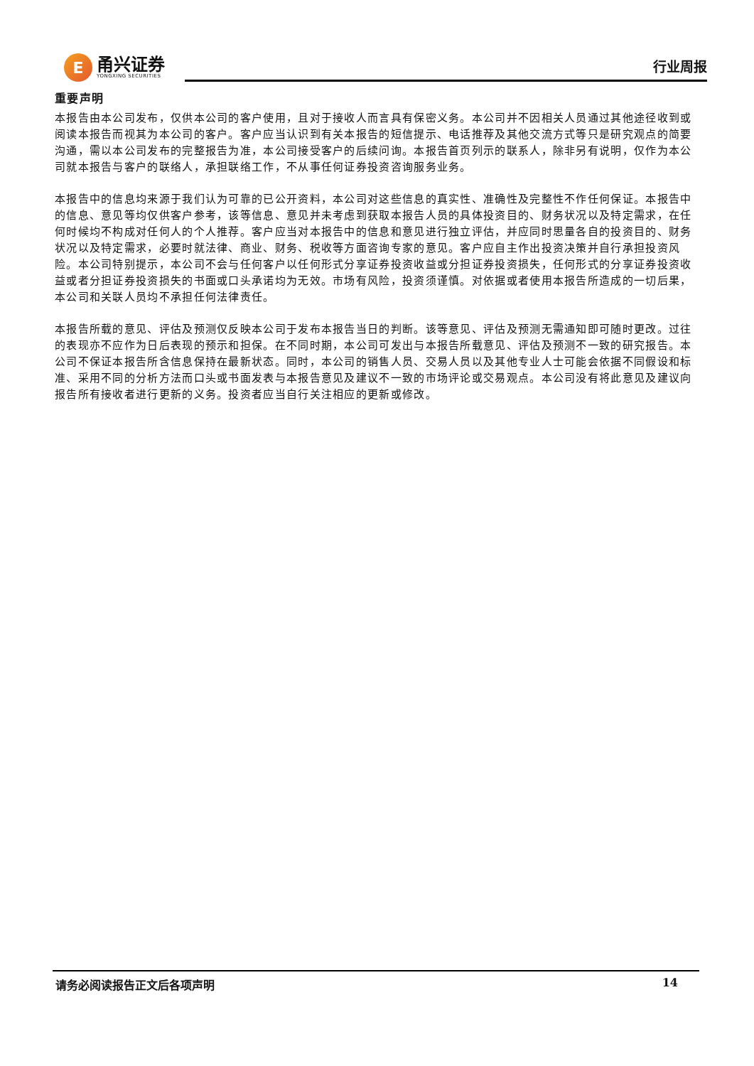E
甬兴证券
YONGXING SECURITIES
行业周报
重要声明
本报告由本公司发布，仅供本公司的客户使用，且对于接收人而言具有保密义务。本公司并不因相关人员通过其他途径收到或阅读本报告而视其为本公司的客户。客户应当认识到有关本报告的短信提示、电话推荐及其他交流方式等只是研究观点的简要沟通，需以本公司发布的完整报告为准，本公司接受客户的后续问询。本报告首页列示的联系人，除非另有说明，仅作为本公司就本报告与客户的联络人，承担联络工作，不从事任何证券投资咨询服务业务。
本报告中的信息均来源于我们认为可靠的已公开资料，本公司对这些信息的真实性、准确性及完整性不作任何保证。本报告中的信息、意见等均仅供客户参考，该等信息、意见并未考虑到获取本报告人员的具体投资目的、财务状况以及特定需求，在任何时候均不构成对任何人的个人推荐。客户应当对本报告中的信息和意见进行独立评估，并应同时思量各自的投资目的、财务状况以及特定需求，必要时就法律、商业、财务、税收等方面咨询专家的意见。客户应自主作出投资决策并自行承担投资风险。本公司特别提示，本公司不会与任何客户以任何形式分享证券投资收益或分担证券投资损失，任何形式的分享证券投资收益或者分担证券投资损失的书面或口头承诺均为无效。市场有风险，投资须谨慎。对依据或者使用本报告所造成的一切后果，本公司和关联人员均不承担任何法律责任。
本报告所载的意见、评估及预测仅反映本公司于发布本报告当日的判断。该等意见、评估及预测无需通知即可随时更改。过往的表现亦不应作为日后表现的预示和担保。在不同时期，本公司可发出与本报告所载意见、评估及预测不一致的研究报告。本公司不保证本报告所含信息保持在最新状态。同时，本公司的销售人员、交易人员以及其他专业人士可能会依据不同假设和标准、采用不同的分析方法而口头或书面发表与本报告意见及建议不一致的市场评论或交易观点。本公司没有将此意见及建议向报告所有接收者进行更新的义务。投资者应当自行关注相应的更新或修改。
请务必阅读报告正文后各项声明 14